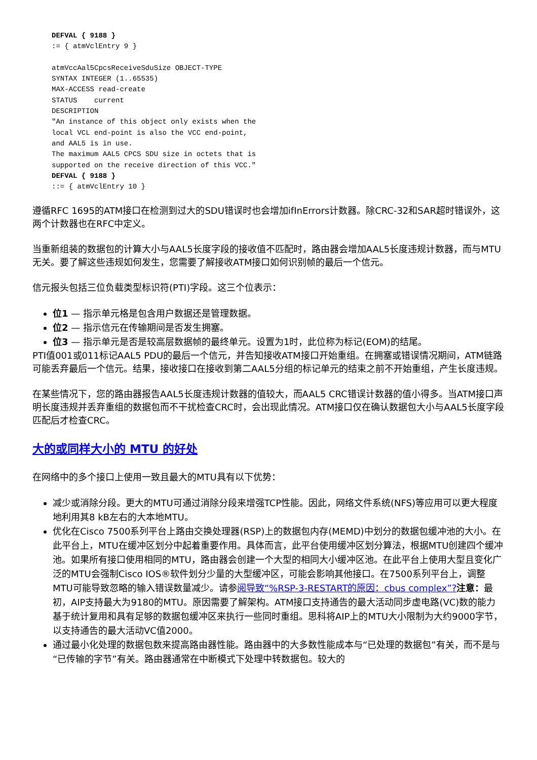DEFVAL { 9188 }
:= { atmVclEntry 9 }

atmVccAal5CpcsReceiveSduSize OBJECT-TYPE
SYNTAX INTEGER (1..65535)
MAX-ACCESS read-create
STATUS    current
DESCRIPTION
"An instance of this object only exists when the
local VCL end-point is also the VCC end-point,
and AAL5 is in use.
The maximum AAL5 CPCS SDU size in octets that is
supported on the receive direction of this VCC."
DEFVAL { 9188 }
::= { atmVclEntry 10 }
遵循RFC 1695的ATM接口在检测到过大的SDU错误时也会增加ifInErrors计数器。除CRC-32和SAR超时错误外，这两个计数器也在RFC中定义。
当重新组装的数据包的计算大小与AAL5长度字段的接收值不匹配时，路由器会增加AAL5长度违规计数器，而与MTU无关。要了解这些违规如何发生，您需要了解接收ATM接口如何识别帧的最后一个信元。
信元报头包括三位负载类型标识符(PTI)字段。这三个位表示：
位1 — 指示单元格是包含用户数据还是管理数据。
位2 — 指示信元在传输期间是否发生拥塞。
位3 — 指示单元是否是较高层数据帧的最终单元。设置为1时，此位称为标记(EOM)的结尾。
PTI值001或011标记AAL5 PDU的最后一个信元，并告知接收ATM接口开始重组。在拥塞或错误情况期间，ATM链路可能丢弃最后一个信元。结果，接收接口在接收到第二AAL5分组的标记单元的结束之前不开始重组，产生长度违规。
在某些情况下，您的路由器报告AAL5长度违规计数器的值较大，而AAL5 CRC错误计数器的值小得多。当ATM接口声明长度违规并丢弃重组的数据包而不干扰检查CRC时，会出现此情况。ATM接口仅在确认数据包大小与AAL5长度字段匹配后才检查CRC。
大的或同样大小的 MTU 的好处
在网络中的多个接口上使用一致且最大的MTU具有以下优势：
减少或消除分段。更大的MTU可通过消除分段来增强TCP性能。因此，网络文件系统(NFS)等应用可以更大程度地利用其8 kB左右的大本地MTU。
优化在Cisco 7500系列平台上路由交换处理器(RSP)上的数据包内存(MEMD)中划分的数据包缓冲池的大小。在此平台上，MTU在缓冲区划分中起着重要作用。具体而言，此平台使用缓冲区划分算法，根据MTU创建四个缓冲池。如果所有接口使用相同的MTU，路由器会创建一个大型的相同大小缓冲区池。在此平台上使用大型且变化广泛的MTU会强制Cisco IOS®软件划分少量的大型缓冲区，可能会影响其他接口。在7500系列平台上，调整MTU可能导致忽略的输入错误数量减少。请参阅导致“%RSP-3-RESTART的原因：cbus complex”?注意：最初，AIP支持最大为9180的MTU。原因需要了解架构。ATM接口支持通告的最大活动同步虚电路(VC)数的能力基于统计复用和具有足够的数据包缓冲区来执行一些同时重组。思科将AIP上的MTU大小限制为大约9000字节，以支持通告的最大活动VC值2000。
通过最小化处理的数据包数来提高路由器性能。路由器中的大多数性能成本与“已处理的数据包”有关，而不是与“已传输的字节”有关。路由器通常在中断模式下处理中转数据包。较大的